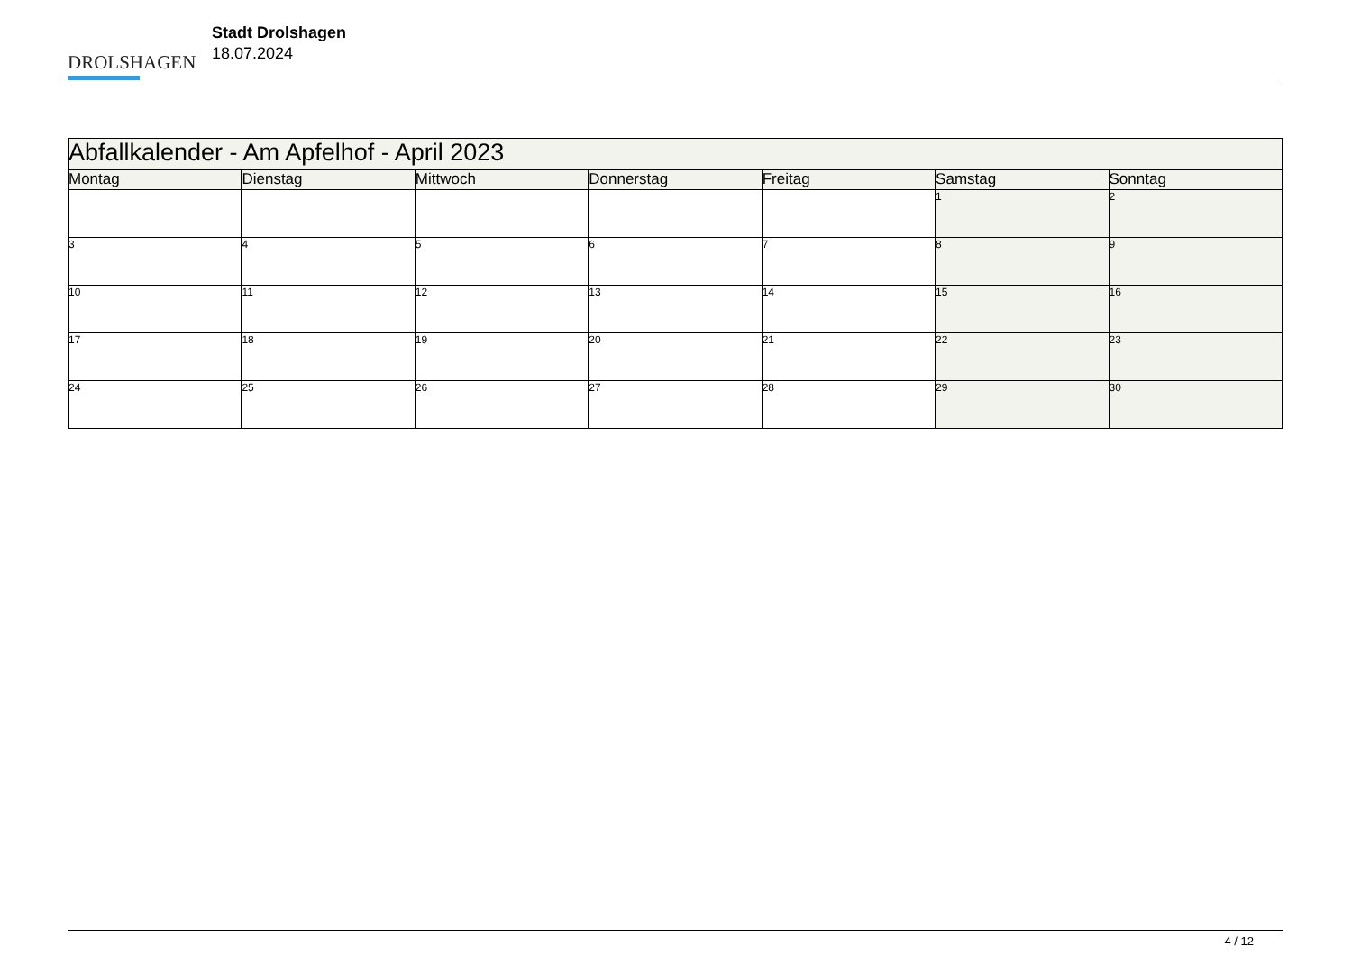DROLSHAGEN
Stadt Drolshagen
18.07.2024
| Abfallkalender - Am Apfelhof - April 2023 | | | | | | |
| Montag | Dienstag | Mittwoch | Donnerstag | Freitag | Samstag | Sonntag |
| | | | | | 1 | 2 |
| 3 | 4 | 5 | 6 | 7 | 8 | 9 |
| 10 | 11 | 12 | 13 | 14 | 15 | 16 |
| 17 | 18 | 19 | 20 | 21 | 22 | 23 |
| 24 | 25 | 26 | 27 | 28 | 29 | 30 |
4 / 12